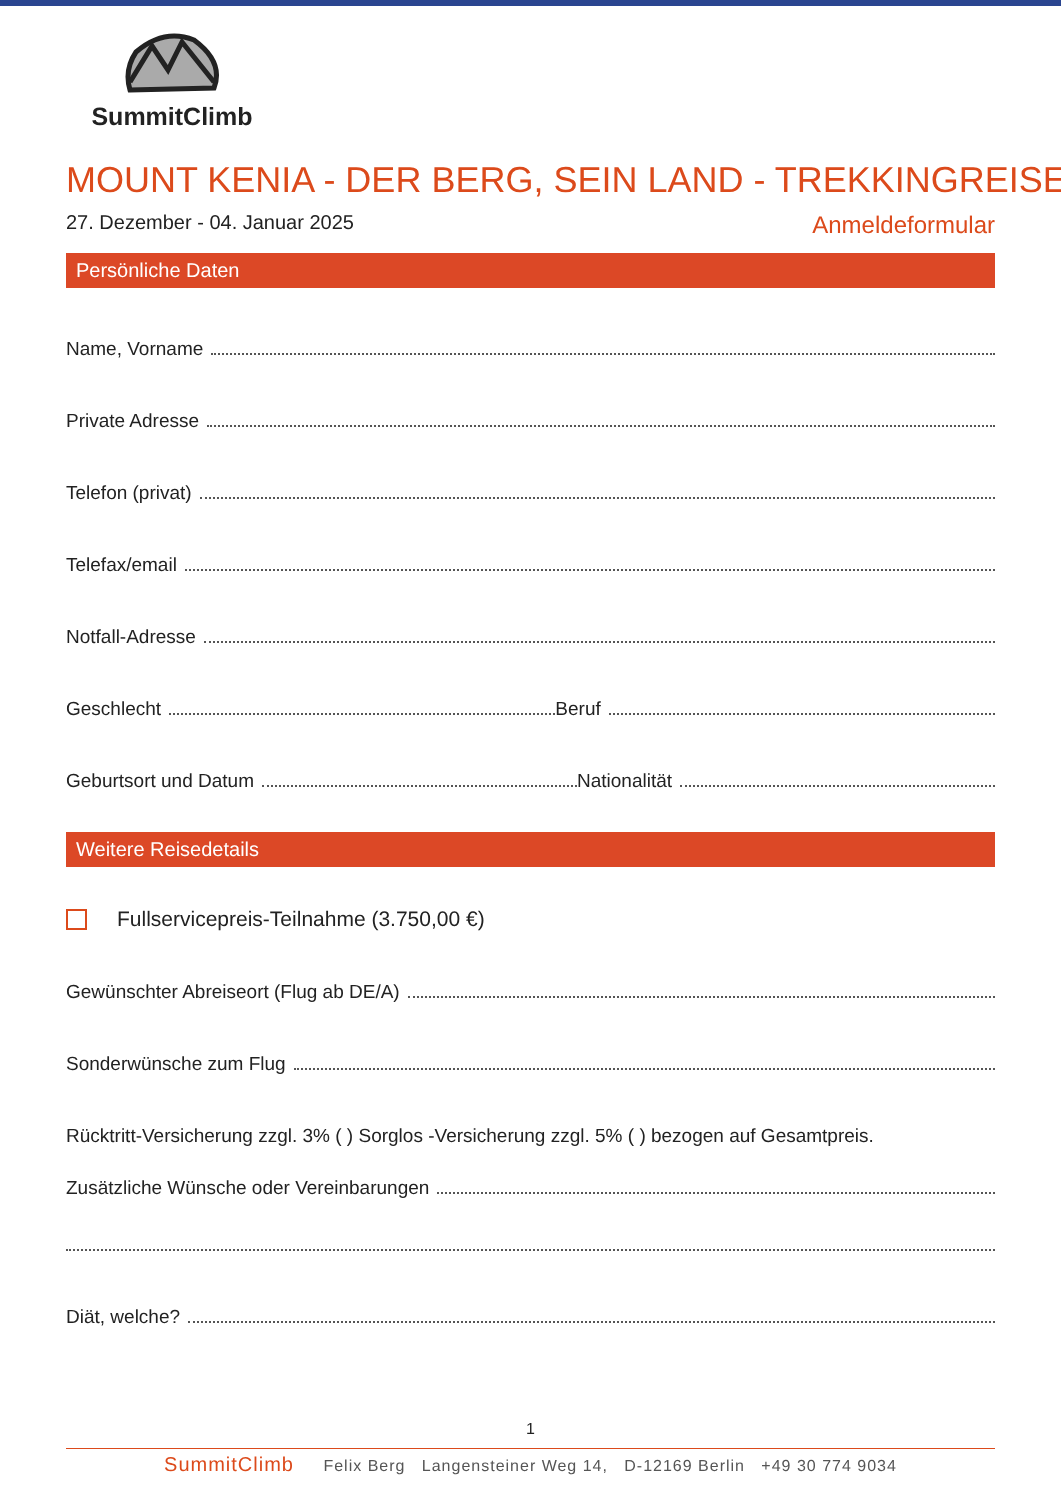SummitClimb
MOUNT KENIA - DER BERG, SEIN LAND - TREKKINGREISE
27. Dezember - 04. Januar 2025 Anmeldeformular
Persönliche Daten
Name, Vorname
Private Adresse
Telefon (privat)
Telefax/email
Notfall-Adresse
Geschlecht Beruf
Geburtsort und Datum Nationalität
Weitere Reisedetails
Fullservicepreis-Teilnahme (3.750,00 €)
Gewünschter Abreiseort (Flug ab DE/A)
Sonderwünsche zum Flug
Rücktritt-Versicherung zzgl. 3% ( ) Sorglos -Versicherung zzgl. 5% ( ) bezogen auf Gesamtpreis.
Zusätzliche Wünsche oder Vereinbarungen
Diät, welche?
1
SummitClimb Felix Berg Langensteiner Weg 14, D-12169 Berlin +49 30 774 9034